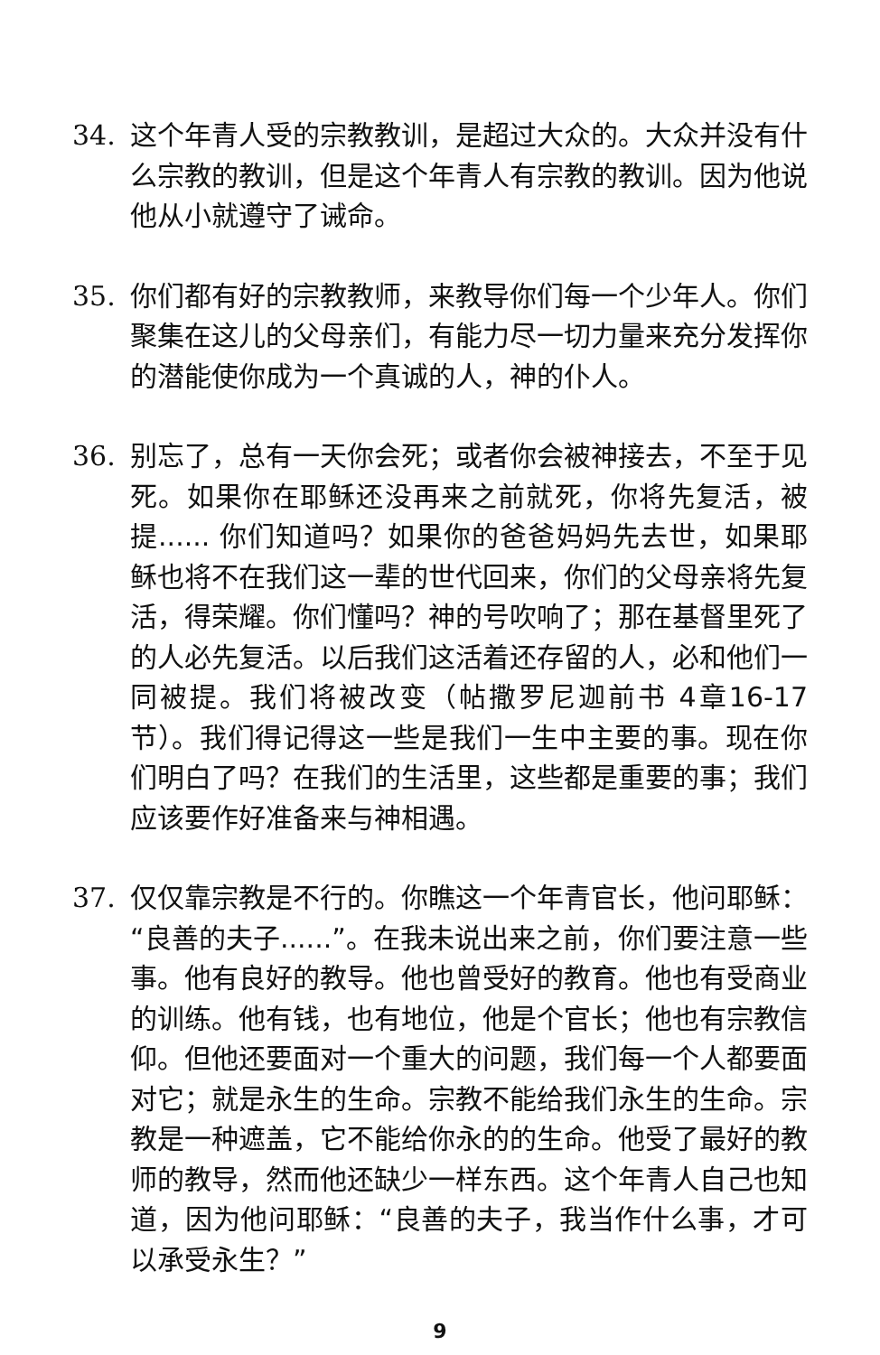34. 这个年青人受的宗教教训，是超过大众的。大众并没有什么宗教的教训，但是这个年青人有宗教的教训。因为他说他从小就遵守了诫命。
35. 你们都有好的宗教教师，来教导你们每一个少年人。你们聚集在这儿的父母亲们，有能力尽一切力量来充分发挥你的潜能使你成为一个真诚的人，神的仆人。
36. 别忘了，总有一天你会死；或者你会被神接去，不至于见死。如果你在耶稣还没再来之前就死，你将先复活，被提...... 你们知道吗？如果你的爸爸妈妈先去世，如果耶稣也将不在我们这一辈的世代回来，你们的父母亲将先复活，得荣耀。你们懂吗？神的号吹响了；那在基督里死了的人必先复活。以后我们这活着还存留的人，必和他们一同被提。我们将被改变（帖撒罗尼迦前书 4章16-17节）。我们得记得这一些是我们一生中主要的事。现在你们明白了吗？在我们的生活里，这些都是重要的事；我们应该要作好准备来与神相遇。
37. 仅仅靠宗教是不行的。你瞧这一个年青官长，他问耶稣：“良善的夫子......”。在我未说出来之前，你们要注意一些事。他有良好的教导。他也曾受好的教育。他也有受商业的训练。他有钱，也有地位，他是个官长；他也有宗教信仰。但他还要面对一个重大的问题，我们每一个人都要面对它；就是永生的生命。宗教不能给我们永生的生命。宗教是一种遮盖，它不能给你永的的生命。他受了最好的教师的教导，然而他还缺少一样东西。这个年青人自己也知道，因为他问耶稣：“良善的夫子，我当作什么事，才可以承受永生？”
9